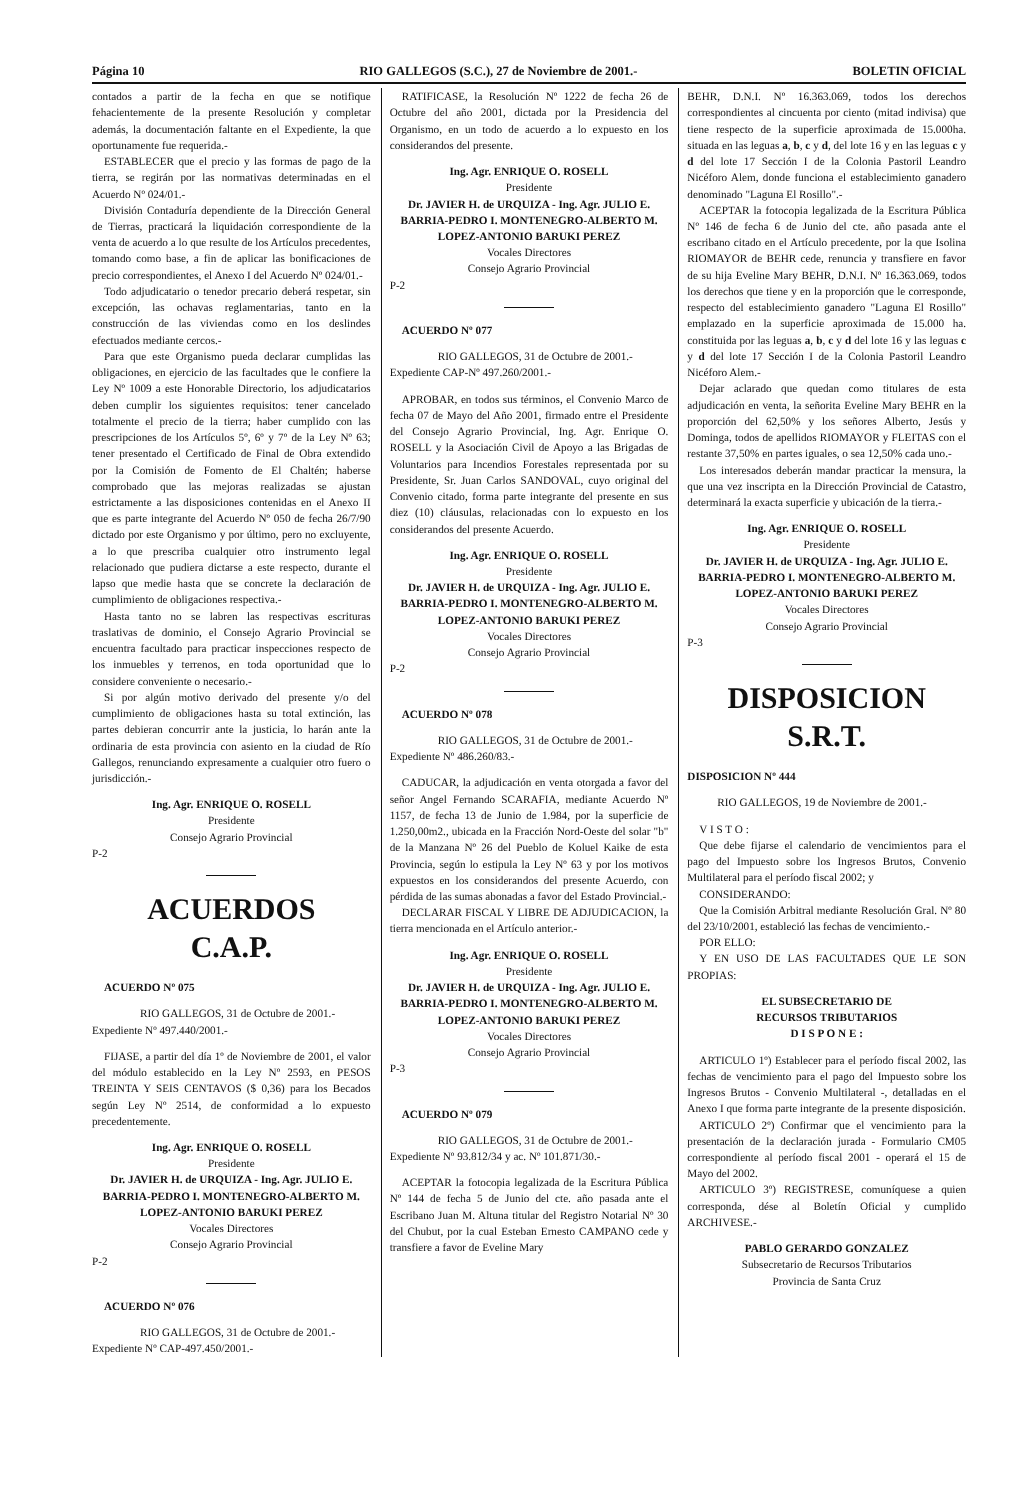Página 10 RIO GALLEGOS (S.C.), 27 de Noviembre de 2001.- BOLETIN OFICIAL
contados a partir de la fecha en que se notifique fehacientemente de la presente Resolución y completar además, la documentación faltante en el Expediente, la que oportunamente fue requerida.-
ESTABLECER que el precio y las formas de pago de la tierra, se regirán por las normativas determinadas en el Acuerdo Nº 024/01.-
División Contaduría dependiente de la Dirección General de Tierras, practicará la liquidación correspondiente de la venta de acuerdo a lo que resulte de los Artículos precedentes, tomando como base, a fin de aplicar las bonificaciones de precio correspondientes, el Anexo I del Acuerdo Nº 024/01.-
Todo adjudicatario o tenedor precario deberá respetar, sin excepción, las ochavas reglamentarias, tanto en la construcción de las viviendas como en los deslindes efectuados mediante cercos.-
Para que este Organismo pueda declarar cumplidas las obligaciones, en ejercicio de las facultades que le confiere la Ley Nº 1009 a este Honorable Directorio, los adjudicatarios deben cumplir los siguientes requisitos: tener cancelado totalmente el precio de la tierra; haber cumplido con las prescripciones de los Artículos 5º, 6º y 7º de la Ley Nº 63; tener presentado el Certificado de Final de Obra extendido por la Comisión de Fomento de El Chaltén; haberse comprobado que las mejoras realizadas se ajustan estrictamente a las disposiciones contenidas en el Anexo II que es parte integrante del Acuerdo Nº 050 de fecha 26/7/90 dictado por este Organismo y por último, pero no excluyente, a lo que prescriba cualquier otro instrumento legal relacionado que pudiera dictarse a este respecto, durante el lapso que medie hasta que se concrete la declaración de cumplimiento de obligaciones respectiva.-
Hasta tanto no se labren las respectivas escrituras traslativas de dominio, el Consejo Agrario Provincial se encuentra facultado para practicar inspecciones respecto de los inmuebles y terrenos, en toda oportunidad que lo considere conveniente o necesario.-
Si por algún motivo derivado del presente y/o del cumplimiento de obligaciones hasta su total extinción, las partes debieran concurrir ante la justicia, lo harán ante la ordinaria de esta provincia con asiento en la ciudad de Río Gallegos, renunciando expresamente a cualquier otro fuero o jurisdicción.-
Ing. Agr. ENRIQUE O. ROSELL
Presidente
Consejo Agrario Provincial
P-2
ACUERDOS
C.A.P.
ACUERDO Nº 075
RIO GALLEGOS, 31 de Octubre de 2001.-
Expediente Nº 497.440/2001.-
FIJASE, a partir del día 1º de Noviembre de 2001, el valor del módulo establecido en la Ley Nº 2593, en PESOS TREINTA Y SEIS CENTAVOS ($ 0,36) para los Becados según Ley Nº 2514, de conformidad a lo expuesto precedentemente.
Ing. Agr. ENRIQUE O. ROSELL
Presidente
Dr. JAVIER H. de URQUIZA - Ing. Agr. JULIO E. BARRIA-PEDRO I. MONTENEGRO-ALBERTO M. LOPEZ-ANTONIO BARUKI PEREZ
Vocales Directores
Consejo Agrario Provincial
P-2
ACUERDO Nº 076
RIO GALLEGOS, 31 de Octubre de 2001.-
Expediente Nº CAP-497.450/2001.-
RATIFICASE, la Resolución Nº 1222 de fecha 26 de Octubre del año 2001, dictada por la Presidencia del Organismo, en un todo de acuerdo a lo expuesto en los considerandos del presente.
Ing. Agr. ENRIQUE O. ROSELL
Presidente
Dr. JAVIER H. de URQUIZA - Ing. Agr. JULIO E. BARRIA-PEDRO I. MONTENEGRO-ALBERTO M. LOPEZ-ANTONIO BARUKI PEREZ
Vocales Directores
Consejo Agrario Provincial
P-2
ACUERDO Nº 077
RIO GALLEGOS, 31 de Octubre de 2001.-
Expediente CAP-Nº 497.260/2001.-
APROBAR, en todos sus términos, el Convenio Marco de fecha 07 de Mayo del Año 2001, firmado entre el Presidente del Consejo Agrario Provincial, Ing. Agr. Enrique O. ROSELL y la Asociación Civil de Apoyo a las Brigadas de Voluntarios para Incendios Forestales representada por su Presidente, Sr. Juan Carlos SANDOVAL, cuyo original del Convenio citado, forma parte integrante del presente en sus diez (10) cláusulas, relacionadas con lo expuesto en los considerandos del presente Acuerdo.
Ing. Agr. ENRIQUE O. ROSELL
Presidente
Dr. JAVIER H. de URQUIZA - Ing. Agr. JULIO E. BARRIA-PEDRO I. MONTENEGRO-ALBERTO M. LOPEZ-ANTONIO BARUKI PEREZ
Vocales Directores
Consejo Agrario Provincial
P-2
ACUERDO Nº 078
RIO GALLEGOS, 31 de Octubre de 2001.-
Expediente Nº 486.260/83.-
CADUCAR, la adjudicación en venta otorgada a favor del señor Angel Fernando SCARAFIA, mediante Acuerdo Nº 1157, de fecha 13 de Junio de 1.984, por la superficie de 1.250,00m2., ubicada en la Fracción Nord-Oeste del solar "b" de la Manzana Nº 26 del Pueblo de Koluel Kaike de esta Provincia, según lo estipula la Ley Nº 63 y por los motivos expuestos en los considerandos del presente Acuerdo, con pérdida de las sumas abonadas a favor del Estado Provincial.-
DECLARAR FISCAL Y LIBRE DE ADJUDICACION, la tierra mencionada en el Artículo anterior.-
Ing. Agr. ENRIQUE O. ROSELL
Presidente
Dr. JAVIER H. de URQUIZA - Ing. Agr. JULIO E. BARRIA-PEDRO I. MONTENEGRO-ALBERTO M. LOPEZ-ANTONIO BARUKI PEREZ
Vocales Directores
Consejo Agrario Provincial
P-3
ACUERDO Nº 079
RIO GALLEGOS, 31 de Octubre de 2001.-
Expediente Nº 93.812/34 y ac. Nº 101.871/30.-
ACEPTAR la fotocopia legalizada de la Escritura Pública Nº 144 de fecha 5 de Junio del cte. año pasada ante el Escribano Juan M. Altuna titular del Registro Notarial Nº 30 del Chubut, por la cual Esteban Ernesto CAMPANO cede y transfiere a favor de Eveline Mary
BEHR, D.N.I. Nº 16.363.069, todos los derechos correspondientes al cincuenta por ciento (mitad indivisa) que tiene respecto de la superficie aproximada de 15.000ha. situada en las leguas a, b, c y d, del lote 16 y en las leguas c y d del lote 17 Sección I de la Colonia Pastoril Leandro Nicéforo Alem, donde funciona el establecimiento ganadero denominado "Laguna El Rosillo".-
ACEPTAR la fotocopia legalizada de la Escritura Pública Nº 146 de fecha 6 de Junio del cte. año pasada ante el escribano citado en el Artículo precedente, por la que Isolina RIOMAYOR de BEHR cede, renuncia y transfiere en favor de su hija Eveline Mary BEHR, D.N.I. Nº 16.363.069, todos los derechos que tiene y en la proporción que le corresponde, respecto del establecimiento ganadero "Laguna El Rosillo" emplazado en la superficie aproximada de 15.000 ha. constituida por las leguas a, b, c y d del lote 16 y las leguas c y d del lote 17 Sección I de la Colonia Pastoril Leandro Nicéforo Alem.-
Dejar aclarado que quedan como titulares de esta adjudicación en venta, la señorita Eveline Mary BEHR en la proporción del 62,50% y los señores Alberto, Jesús y Dominga, todos de apellidos RIOMAYOR y FLEITAS con el restante 37,50% en partes iguales, o sea 12,50% cada uno.-
Los interesados deberán mandar practicar la mensura, la que una vez inscripta en la Dirección Provincial de Catastro, determinará la exacta superficie y ubicación de la tierra.-
Ing. Agr. ENRIQUE O. ROSELL
Presidente
Dr. JAVIER H. de URQUIZA - Ing. Agr. JULIO E. BARRIA-PEDRO I. MONTENEGRO-ALBERTO M. LOPEZ-ANTONIO BARUKI PEREZ
Vocales Directores
Consejo Agrario Provincial
P-3
DISPOSICION
S.R.T.
DISPOSICION Nº 444
RIO GALLEGOS, 19 de Noviembre de 2001.-
V I S T O :
Que debe fijarse el calendario de vencimientos para el pago del Impuesto sobre los Ingresos Brutos, Convenio Multilateral para el período fiscal 2002; y
CONSIDERANDO:
Que la Comisión Arbitral mediante Resolución Gral. Nº 80 del 23/10/2001, estableció las fechas de vencimiento.-
POR ELLO:
Y EN USO DE LAS FACULTADES QUE LE SON PROPIAS:
EL SUBSECRETARIO DE
RECURSOS TRIBUTARIOS
D I S P O N E :
ARTICULO 1º) Establecer para el período fiscal 2002, las fechas de vencimiento para el pago del Impuesto sobre los Ingresos Brutos - Convenio Multilateral -, detalladas en el Anexo I que forma parte integrante de la presente disposición.
ARTICULO 2º) Confirmar que el vencimiento para la presentación de la declaración jurada - Formulario CM05 correspondiente al período fiscal 2001 - operará el 15 de Mayo del 2002.
ARTICULO 3º) REGISTRESE, comuníquese a quien corresponda, dése al Boletín Oficial y cumplido ARCHIVESE.-
PABLO GERARDO GONZALEZ
Subsecretario de Recursos Tributarios
Provincia de Santa Cruz